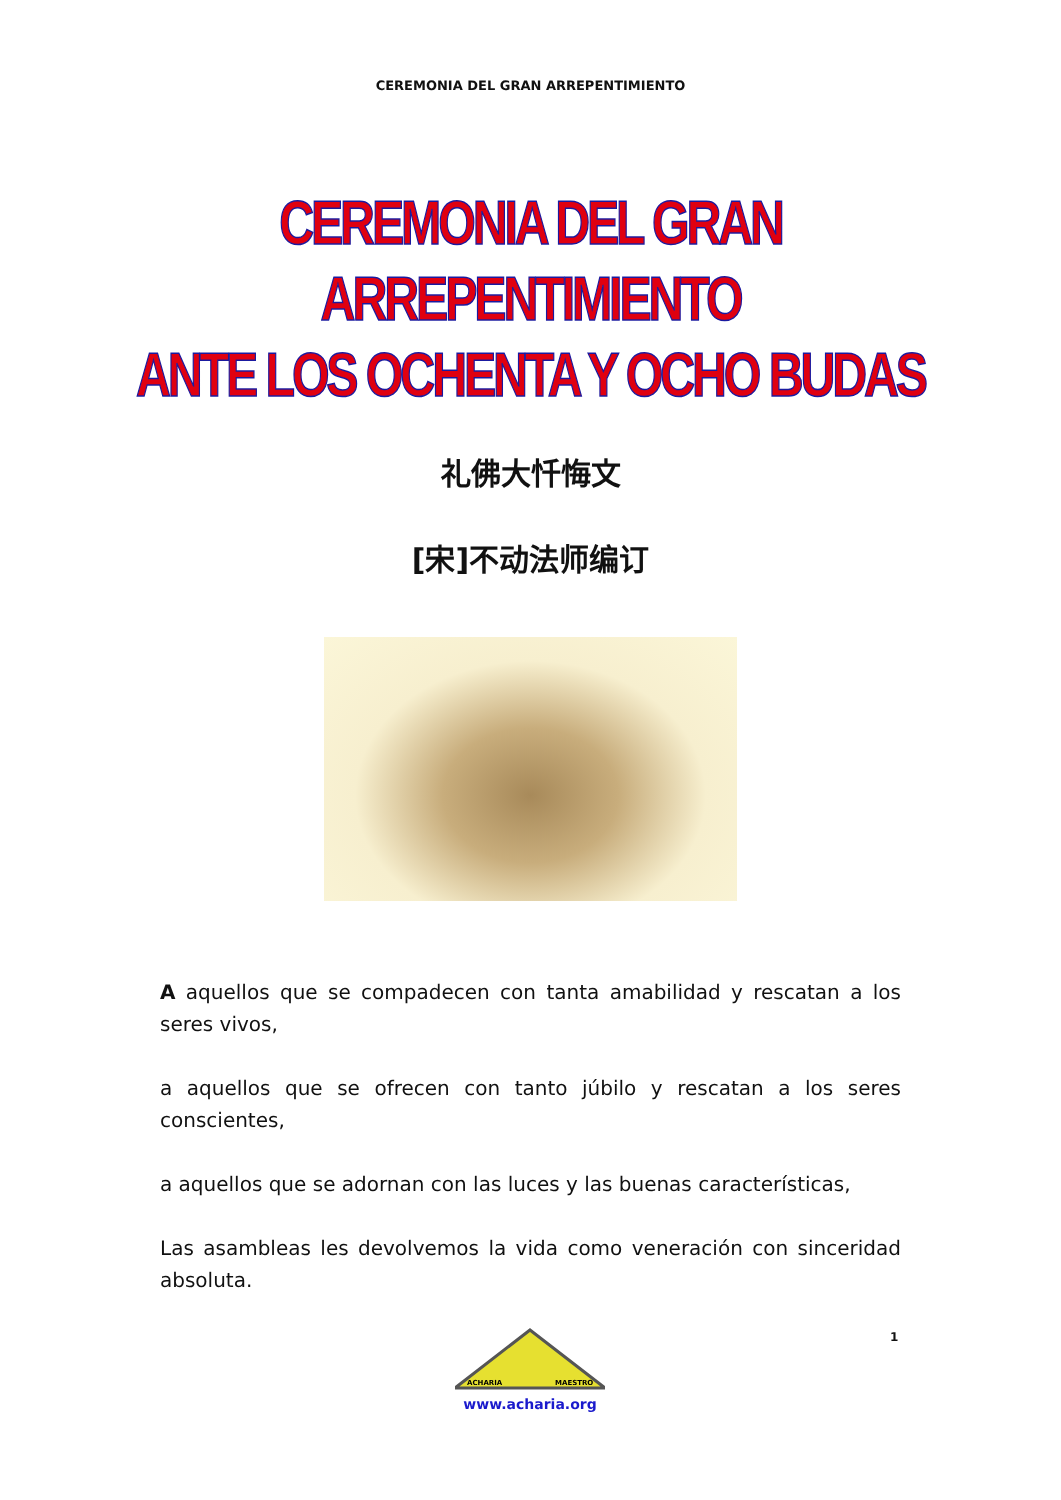CEREMONIA DEL GRAN ARREPENTIMIENTO
CEREMONIA DEL GRAN ARREPENTIMIENTO
ANTE LOS OCHENTA Y OCHO BUDAS
礼佛大忏悔文
[宋]不动法师编订
A aquellos que se compadecen con tanta amabilidad y rescatan a los seres vivos,
a aquellos que se ofrecen con tanto júbilo y rescatan a los seres conscientes,
a aquellos que se adornan con las luces y las buenas características,
Las asambleas les devolvemos la vida como veneración con sinceridad absoluta.
1
ACHARIA
MAESTRO
www.acharia.org